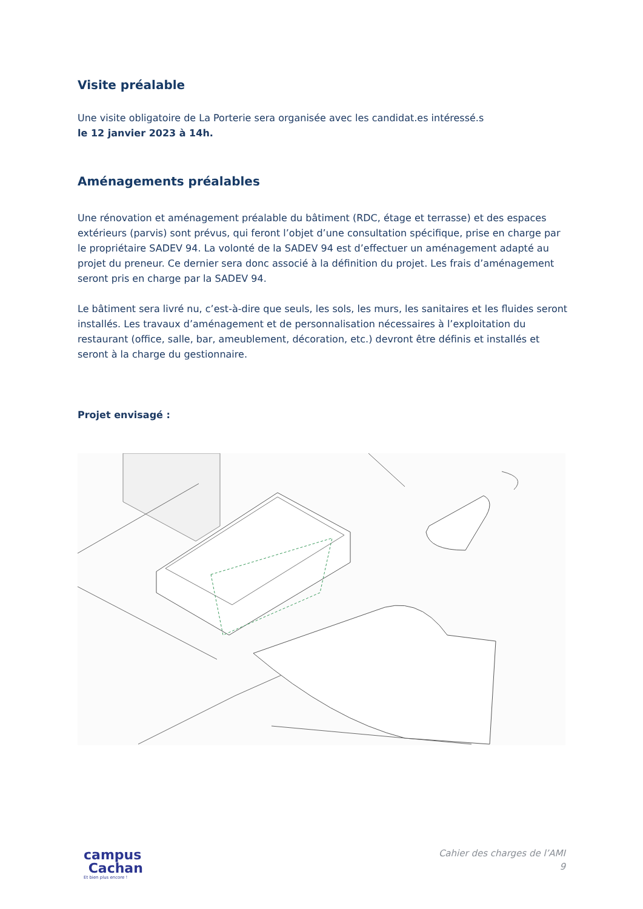Visite préalable
Une visite obligatoire de La Porterie sera organisée avec les candidat.es intéressé.s
le 12 janvier 2023 à 14h.
Aménagements préalables
Une rénovation et aménagement préalable du bâtiment (RDC, étage et terrasse) et des espaces extérieurs (parvis) sont prévus, qui feront l’objet d’une consultation spécifique, prise en charge par le propriétaire SADEV 94. La volonté de la SADEV 94 est d’effectuer un aménagement adapté au projet du preneur. Ce dernier sera donc associé à la définition du projet. Les frais d’aménagement seront pris en charge par la SADEV 94.
Le bâtiment sera livré nu, c’est-à-dire que seuls, les sols, les murs, les sanitaires et les fluides seront installés. Les travaux d’aménagement et de personnalisation nécessaires à l’exploitation du restaurant (office, salle, bar, ameublement, décoration, etc.) devront être définis et installés et seront à la charge du gestionnaire.
Projet envisagé :
campus
Cachan
Et bien plus encore !
Cahier des charges de l’AMI
9